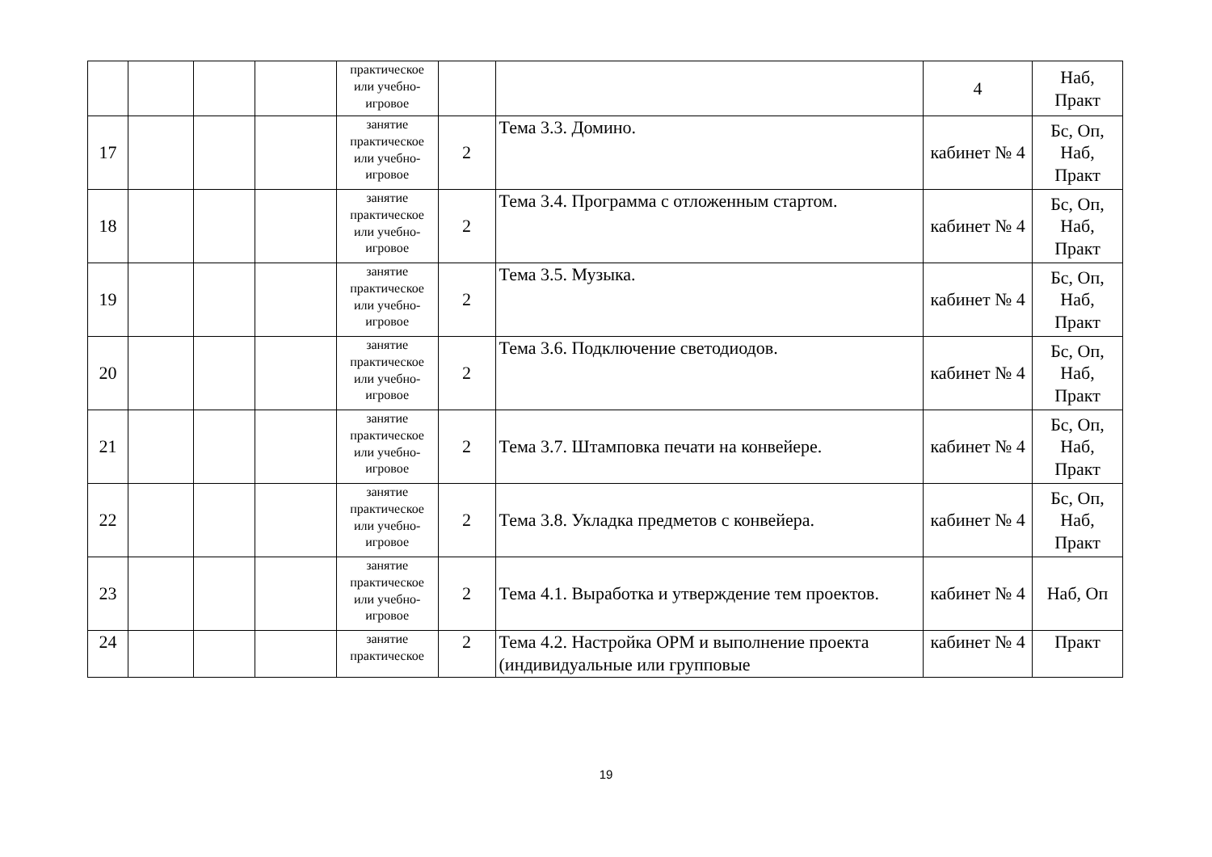| | | | | практическое или учебно-игровое | | | 4 | Наб, Практ |
| 17 | | | | занятие практическое или учебно-игровое | 2 | Тема 3.3. Домино. | кабинет № 4 | Бс, Оп, Наб, Практ |
| 18 | | | | занятие практическое или учебно-игровое | 2 | Тема 3.4. Программа с отложенным стартом. | кабинет № 4 | Бс, Оп, Наб, Практ |
| 19 | | | | занятие практическое или учебно-игровое | 2 | Тема 3.5. Музыка. | кабинет № 4 | Бс, Оп, Наб, Практ |
| 20 | | | | занятие практическое или учебно-игровое | 2 | Тема 3.6. Подключение светодиодов. | кабинет № 4 | Бс, Оп, Наб, Практ |
| 21 | | | | занятие практическое или учебно-игровое | 2 | Тема 3.7. Штамповка печати на конвейере. | кабинет № 4 | Бс, Оп, Наб, Практ |
| 22 | | | | занятие практическое или учебно-игровое | 2 | Тема 3.8. Укладка предметов с конвейера. | кабинет № 4 | Бс, Оп, Наб, Практ |
| 23 | | | | занятие практическое или учебно-игровое | 2 | Тема 4.1. Выработка и утверждение тем проектов. | кабинет № 4 | Наб, Оп |
| 24 | | | | занятие практическое | 2 | Тема 4.2. Настройка ОРМ и выполнение проекта (индивидуальные или групповые | кабинет № 4 | Практ |
19